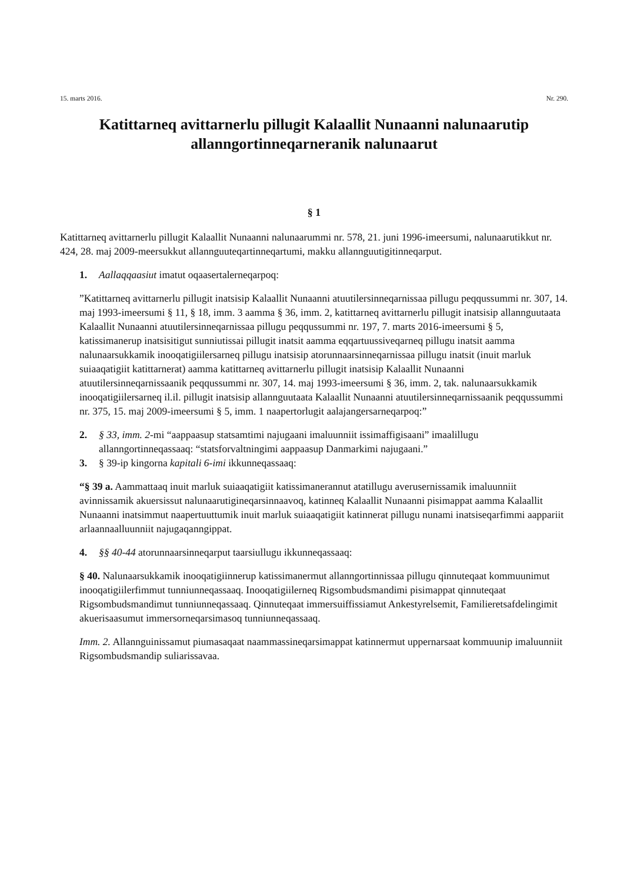15. marts 2016. Nr. 290.
Katittarneq avittarnerlu pillugit Kalaallit Nunaanni nalunaarutip allanngortinneqarneranik nalunaarut
§ 1
Katittarneq avittarnerlu pillugit Kalaallit Nunaanni nalunaarummi nr. 578, 21. juni 1996-imeersumi, nalunaarutikkut nr. 424, 28. maj 2009-meersukkut allannguuteqartinneqartumi, makku allannguutigitinneqarput.
1. Aallaqqaasiut imatut oqaasertalerneqarpoq:
”Katittarneq avittarnerlu pillugit inatsisip Kalaallit Nunaanni atuutilersinneqarnissaa pillugu peqqussummi nr. 307, 14. maj 1993-imeersumi § 11, § 18, imm. 3 aamma § 36, imm. 2, katittarneq avittarnerlu pillugit inatsisip allannguutaata Kalaallit Nunaanni atuutilersinneqarnissaa pillugu peqqussummi nr. 197, 7. marts 2016-imeersumi § 5, katissimanerup inatsisitigut sunniutissai pillugit inatsit aamma eqqartuussiveqarneq pillugu inatsit aamma nalunaarsukkamik inooqatigiilersarneq pillugu inatsisip atorunnaarsinneqarnissaa pillugu inatsit (inuit marluk suiaaqatigiit katittarnerat) aamma katittarneq avittarnerlu pillugit inatsisip Kalaallit Nunaanni atuutilersinneqarnissaanik peqqussummi nr. 307, 14. maj 1993-imeersumi § 36, imm. 2, tak. nalunaarsukkamik inooqatigiilersarneq il.il. pillugit inatsisip allannguutaata Kalaallit Nunaanni atuutilersinneqarnissaanik peqqussummi nr. 375, 15. maj 2009-imeersumi § 5, imm. 1 naapertorlugit aalajangersarneqarpoq:”
2. § 33, imm. 2-mi “aappaasup statsamtimi najugaani imaluunniit issimaffigisaani” imaalillugu allanngortinneqassaaq: “statsforvaltningimi aappaasup Danmarkimi najugaani.”
3. § 39-ip kingorna kapitali 6-imi ikkunneqassaaq:
“§ 39 a. Aammattaaq inuit marluk suiaaqatigiit katissimanerannut atatillugu averusernissamik imaluunniit avinnissamik akuersissut nalunaarutigineqarsinnaavoq, katinneq Kalaallit Nunaanni pisimappat aamma Kalaallit Nunaanni inatsimmut naapertuuttumik inuit marluk suiaaqatigiit katinnerat pillugu nunami inatsiseqarfimmi aappariit arlaannaalluunniit najugaqanngippat.
4. §§ 40-44 atorunnaarsinneqarput taarsiullugu ikkunneqassaaq:
§ 40. Nalunaarsukkamik inooqatigiinnerup katissimanermut allanngortinnissaa pillugu qinnuteqaat kommuunimut inooqatigiilerfimmut tunniunneqassaaq. Inooqatigiilerneq Rigsombudsmandimi pisimappat qinnuteqaat Rigsombudsmandimut tunniunneqassaaq. Qinnuteqaat immersuiffissiamut Ankestyrelsemit, Familieretsafdelingimit akuerisaasumut immersorneqarsimasoq tunniunneqassaaq.
Imm. 2. Allannguinissamut piumasaqaat naammassineqarsimappat katinnermut uppernarsaat kommuunip imaluunniit Rigsombudsmandip suliarissavaa.